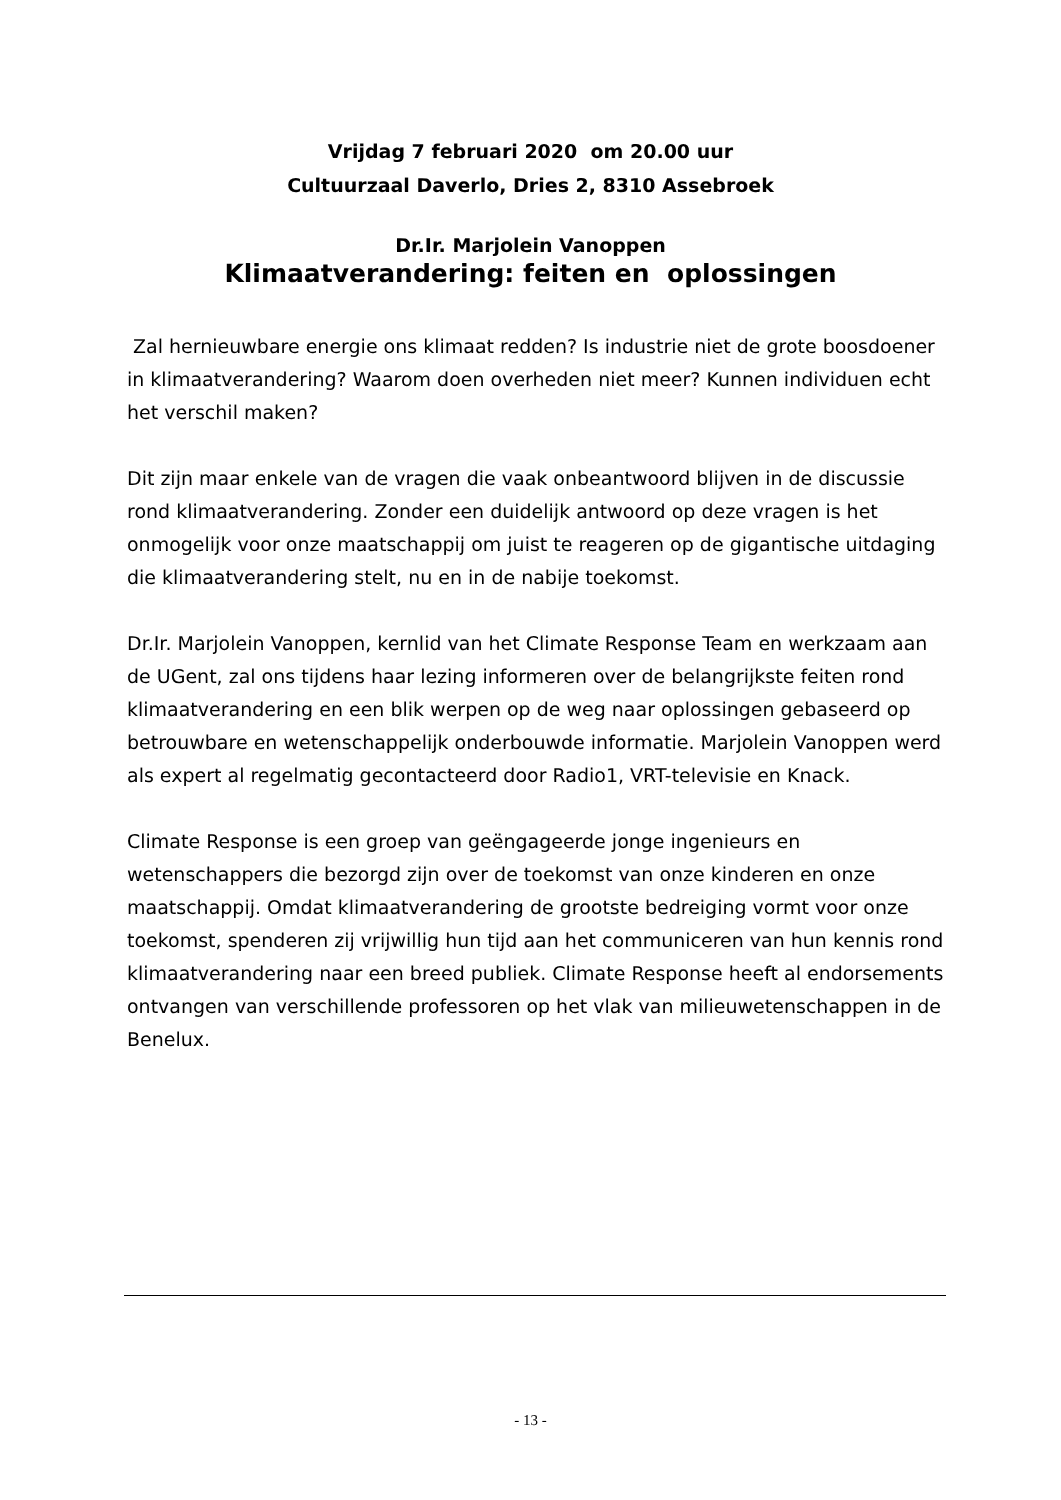Vrijdag 7 februari 2020 om 20.00 uur
Cultuurzaal Daverlo, Dries 2, 8310 Assebroek
Dr.Ir. Marjolein Vanoppen
Klimaatverandering: feiten en oplossingen
Zal hernieuwbare energie ons klimaat redden? Is industrie niet de grote boosdoener in klimaatverandering? Waarom doen overheden niet meer? Kunnen individuen echt het verschil maken?
Dit zijn maar enkele van de vragen die vaak onbeantwoord blijven in de discussie rond klimaatverandering. Zonder een duidelijk antwoord op deze vragen is het onmogelijk voor onze maatschappij om juist te reageren op de gigantische uitdaging die klimaatverandering stelt, nu en in de nabije toekomst.
Dr.Ir. Marjolein Vanoppen, kernlid van het Climate Response Team en werkzaam aan de UGent, zal ons tijdens haar lezing informeren over de belangrijkste feiten rond klimaatverandering en een blik werpen op de weg naar oplossingen gebaseerd op betrouwbare en wetenschappelijk onderbouwde informatie. Marjolein Vanoppen werd als expert al regelmatig gecontacteerd door Radio1, VRT-televisie en Knack.
Climate Response is een groep van geëngageerde jonge ingenieurs en wetenschappers die bezorgd zijn over de toekomst van onze kinderen en onze maatschappij. Omdat klimaatverandering de grootste bedreiging vormt voor onze toekomst, spenderen zij vrijwillig hun tijd aan het communiceren van hun kennis rond klimaatverandering naar een breed publiek. Climate Response heeft al endorsements ontvangen van verschillende professoren op het vlak van milieuwetenschappen in de Benelux.
- 13 -